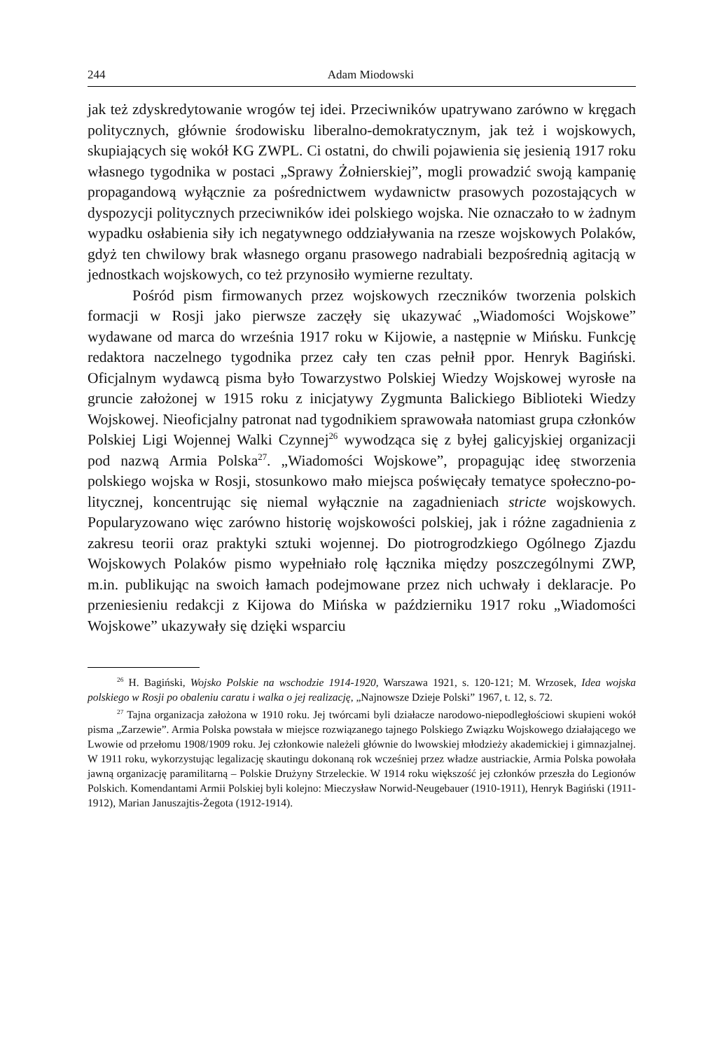244 Adam Miodowski
jak też zdyskredytowanie wrogów tej idei. Przeciwników upatrywano zarówno w kręgach politycznych, głównie środowisku liberalno-demokratycznym, jak też i wojskowych, skupiających się wokół KG ZWPL. Ci ostatni, do chwili pojawie­nia się jesienią 1917 roku własnego tygodnika w postaci „Sprawy Żołnierskiej”, mogli prowadzić swoją kampanię propagandową wyłącznie za pośrednictwem wydawnictw prasowych pozostających w dyspozycji politycznych przeciwników idei polskiego wojska. Nie oznaczało to w żadnym wypadku osłabienia siły ich negatywnego oddziaływania na rzesze wojskowych Polaków, gdyż ten chwilowy brak własnego organu prasowego nadrabiali bezpośrednią agitacją w jednostkach wojskowych, co też przynosiło wymierne rezultaty.
Pośród pism firmowanych przez wojskowych rzeczników tworzenia pol­skich formacji w Rosji jako pierwsze zaczęły się ukazywać „Wiadomości Woj­skowe” wydawane od marca do września 1917 roku w Kijowie, a następnie w Mińsku. Funkcję redaktora naczelnego tygodnika przez cały ten czas pełnił ppor. Henryk Bagiński. Oficjalnym wydawcą pisma było Towarzystwo Pol­skiej Wiedzy Wojskowej wyrosłe na gruncie założonej w 1915 roku z inicjaty­wy Zygmunta Balickiego Biblioteki Wiedzy Wojskowej. Nieoficjalny patronat nad tygodnikiem sprawowała natomiast grupa członków Polskiej Ligi Wojennej Walki Czynnej<sup>26</sup> wywodząca się z byłej galicyjskiej organizacji pod nazwą Ar­mia Polska<sup>27</sup>. „Wiadomości Wojskowe”, propagując ideę stworzenia polskiego wojska w Rosji, stosunkowo mało miejsca poświęcały tematyce społeczno-po­litycznej, koncentrując się niemal wyłącznie na zagadnieniach stricte wojsko­wych. Popularyzowano więc zarówno historię wojskowości polskiej, jak i różne zagadnienia z zakresu teorii oraz praktyki sztuki wojennej. Do piotrogrodzkiego Ogólnego Zjazdu Wojskowych Polaków pismo wypełniało rolę łącznika między poszczególnymi ZWP, m.in. publikując na swoich łamach podejmowane przez nich uchwały i deklaracje. Po przeniesieniu redakcji z Kijowa do Mińska w paź­dzierniku 1917 roku „Wiadomości Wojskowe” ukazywały się dzięki wsparciu
<sup>26</sup> H. Bagiński, Wojsko Polskie na wschodzie 1914-1920, Warszawa 1921, s. 120-121; M. Wrzosek, Idea wojska polskiego w Rosji po obaleniu caratu i walka o jej realizację, „Najnowsze Dzieje Polski” 1967, t. 12, s. 72.
<sup>27</sup> Tajna organizacja założona w 1910 roku. Jej twórcami byli działacze narodowo-niepod­ległościowi skupieni wokół pisma „Zarzewie”. Armia Polska powstała w miejsce rozwiązanego tajnego Polskiego Związku Wojskowego działającego we Lwowie od przełomu 1908/1909 roku. Jej członkowie należeli głównie do lwowskiej młodzieży akademickiej i gimnazjalnej. W 1911 roku, wykorzystując legalizację skautingu dokonaną rok wcześniej przez władze austriackie, Ar­mia Polska powołała jawną organizację paramilitarną – Polskie Drużyny Strzeleckie. W 1914 roku większość jej członków przeszła do Legionów Polskich. Komendantami Armii Polskiej byli kolej­no: Mieczysław Norwid-Neugebauer (1910-1911), Henryk Bagiński (1911-1912), Marian Janu­szajtis-Żegota (1912-1914).